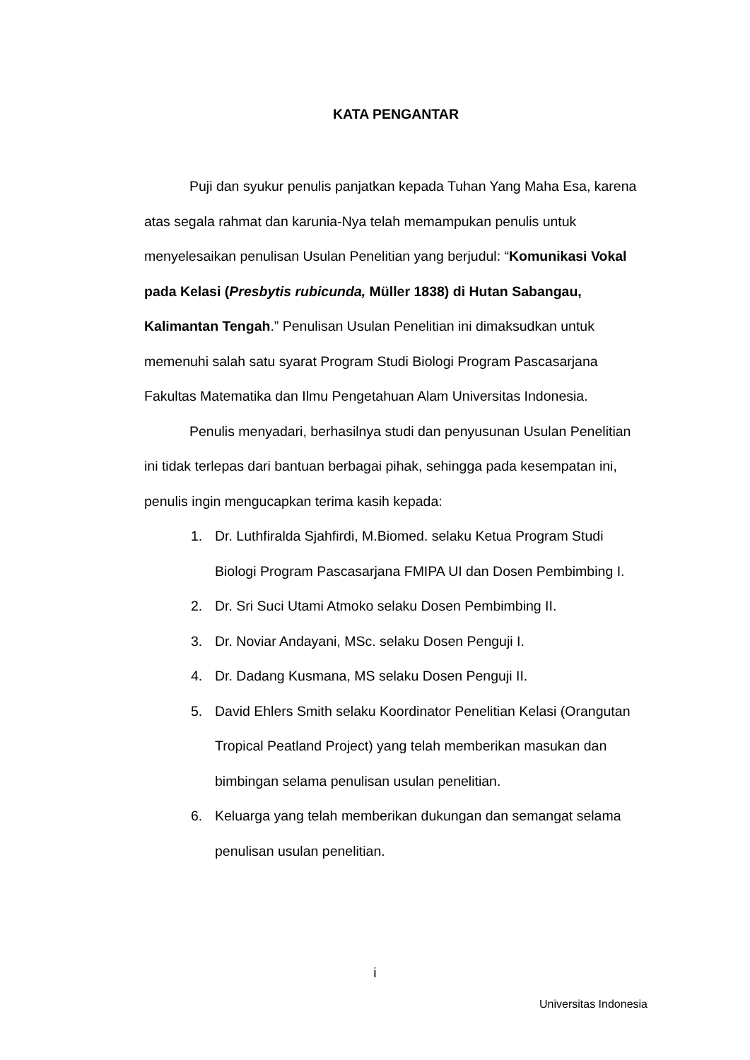KATA PENGANTAR
Puji dan syukur penulis panjatkan kepada Tuhan Yang Maha Esa, karena atas segala rahmat dan karunia-Nya telah memampukan penulis untuk menyelesaikan penulisan Usulan Penelitian yang berjudul: “Komunikasi Vokal pada Kelasi (Presbytis rubicunda, Müller 1838) di Hutan Sabangau, Kalimantan Tengah.” Penulisan Usulan Penelitian ini dimaksudkan untuk memenuhi salah satu syarat Program Studi Biologi Program Pascasarjana Fakultas Matematika dan Ilmu Pengetahuan Alam Universitas Indonesia.
Penulis menyadari, berhasilnya studi dan penyusunan Usulan Penelitian ini tidak terlepas dari bantuan berbagai pihak, sehingga pada kesempatan ini, penulis ingin mengucapkan terima kasih kepada:
1. Dr. Luthfiralda Sjahfirdi, M.Biomed. selaku Ketua Program Studi Biologi Program Pascasarjana FMIPA UI dan Dosen Pembimbing I.
2. Dr. Sri Suci Utami Atmoko selaku Dosen Pembimbing II.
3. Dr. Noviar Andayani, MSc. selaku Dosen Penguji I.
4. Dr. Dadang Kusmana, MS selaku Dosen Penguji II.
5. David Ehlers Smith selaku Koordinator Penelitian Kelasi (Orangutan Tropical Peatland Project) yang telah memberikan masukan dan bimbingan selama penulisan usulan penelitian.
6. Keluarga yang telah memberikan dukungan dan semangat selama penulisan usulan penelitian.
i
Universitas Indonesia